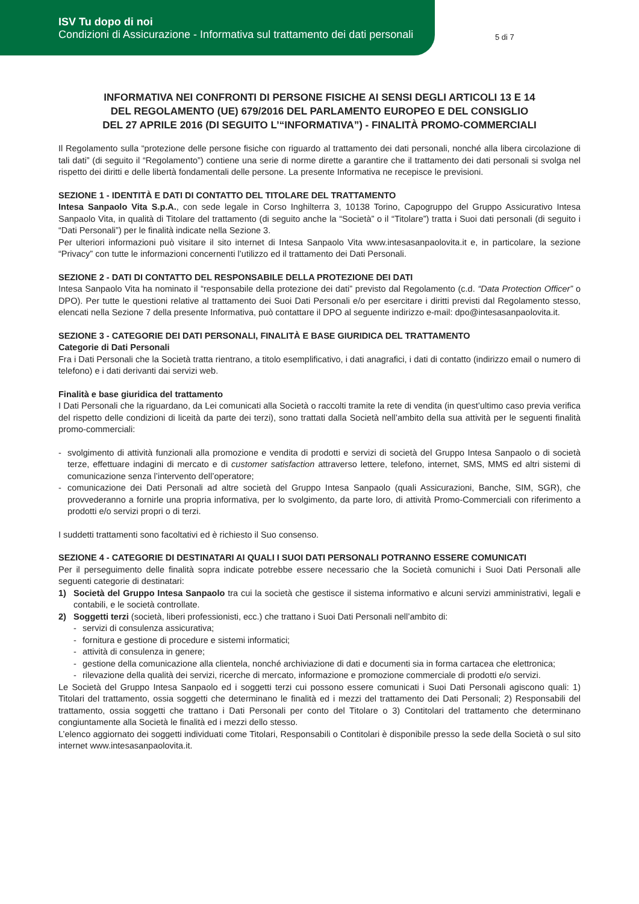ISV Tu dopo di noi
Condizioni di Assicurazione - Informativa sul trattamento dei dati personali
5 di 7
INFORMATIVA NEI CONFRONTI DI PERSONE FISICHE AI SENSI DEGLI ARTICOLI 13 E 14
DEL REGOLAMENTO (UE) 679/2016 DEL PARLAMENTO EUROPEO E DEL CONSIGLIO
DEL 27 APRILE 2016 (DI SEGUITO L’“INFORMATIVA”) - FINALITÀ PROMO-COMMERCIALI
Il Regolamento sulla “protezione delle persone fisiche con riguardo al trattamento dei dati personali, nonché alla libera circolazione di tali dati” (di seguito il “Regolamento”) contiene una serie di norme dirette a garantire che il trattamento dei dati personali si svolga nel rispetto dei diritti e delle libertà fondamentali delle persone. La presente Informativa ne recepisce le previsioni.
SEZIONE 1 - IDENTITÀ E DATI DI CONTATTO DEL TITOLARE DEL TRATTAMENTO
Intesa Sanpaolo Vita S.p.A., con sede legale in Corso Inghilterra 3, 10138 Torino, Capogruppo del Gruppo Assicurativo Intesa Sanpaolo Vita, in qualità di Titolare del trattamento (di seguito anche la “Società” o il “Titolare”) tratta i Suoi dati personali (di seguito i “Dati Personali”) per le finalità indicate nella Sezione 3.
Per ulteriori informazioni può visitare il sito internet di Intesa Sanpaolo Vita www.intesasanpaolovita.it e, in particolare, la sezione “Privacy” con tutte le informazioni concernenti l’utilizzo ed il trattamento dei Dati Personali.
SEZIONE 2 - DATI DI CONTATTO DEL RESPONSABILE DELLA PROTEZIONE DEI DATI
Intesa Sanpaolo Vita ha nominato il “responsabile della protezione dei dati” previsto dal Regolamento (c.d. “Data Protection Officer” o DPO). Per tutte le questioni relative al trattamento dei Suoi Dati Personali e/o per esercitare i diritti previsti dal Regolamento stesso, elencati nella Sezione 7 della presente Informativa, può contattare il DPO al seguente indirizzo e-mail: dpo@intesasanpaolovita.it.
SEZIONE 3 - CATEGORIE DEI DATI PERSONALI, FINALITÀ E BASE GIURIDICA DEL TRATTAMENTO
Categorie di Dati Personali
Fra i Dati Personali che la Società tratta rientrano, a titolo esemplificativo, i dati anagrafici, i dati di contatto (indirizzo email o numero di telefono) e i dati derivanti dai servizi web.
Finalità e base giuridica del trattamento
I Dati Personali che la riguardano, da Lei comunicati alla Società o raccolti tramite la rete di vendita (in quest’ultimo caso previa verifica del rispetto delle condizioni di liceità da parte dei terzi), sono trattati dalla Società nell’ambito della sua attività per le seguenti finalità promo-commerciali:
- svolgimento di attività funzionali alla promozione e vendita di prodotti e servizi di società del Gruppo Intesa Sanpaolo o di società terze, effettuare indagini di mercato e di customer satisfaction attraverso lettere, telefono, internet, SMS, MMS ed altri sistemi di comunicazione senza l’intervento dell’operatore;
- comunicazione dei Dati Personali ad altre società del Gruppo Intesa Sanpaolo (quali Assicurazioni, Banche, SIM, SGR), che provvederanno a fornirle una propria informativa, per lo svolgimento, da parte loro, di attività Promo-Commerciali con riferimento a prodotti e/o servizi propri o di terzi.
I suddetti trattamenti sono facoltativi ed è richiesto il Suo consenso.
SEZIONE 4 - CATEGORIE DI DESTINATARI AI QUALI I SUOI DATI PERSONALI POTRANNO ESSERE COMUNICATI
Per il perseguimento delle finalità sopra indicate potrebbe essere necessario che la Società comunichi i Suoi Dati Personali alle seguenti categorie di destinatari:
1) Società del Gruppo Intesa Sanpaolo tra cui la società che gestisce il sistema informativo e alcuni servizi amministrativi, legali e contabili, e le società controllate.
2) Soggetti terzi (società, liberi professionisti, ecc.) che trattano i Suoi Dati Personali nell’ambito di:
- servizi di consulenza assicurativa;
- fornitura e gestione di procedure e sistemi informatici;
- attività di consulenza in genere;
- gestione della comunicazione alla clientela, nonché archiviazione di dati e documenti sia in forma cartacea che elettronica;
- rilevazione della qualità dei servizi, ricerche di mercato, informazione e promozione commerciale di prodotti e/o servizi.
Le Società del Gruppo Intesa Sanpaolo ed i soggetti terzi cui possono essere comunicati i Suoi Dati Personali agiscono quali: 1) Titolari del trattamento, ossia soggetti che determinano le finalità ed i mezzi del trattamento dei Dati Personali; 2) Responsabili del trattamento, ossia soggetti che trattano i Dati Personali per conto del Titolare o 3) Contitolari del trattamento che determinano congiuntamente alla Società le finalità ed i mezzi dello stesso.
L’elenco aggiornato dei soggetti individuati come Titolari, Responsabili o Contitolari è disponibile presso la sede della Società o sul sito internet www.intesasanpaolovita.it.